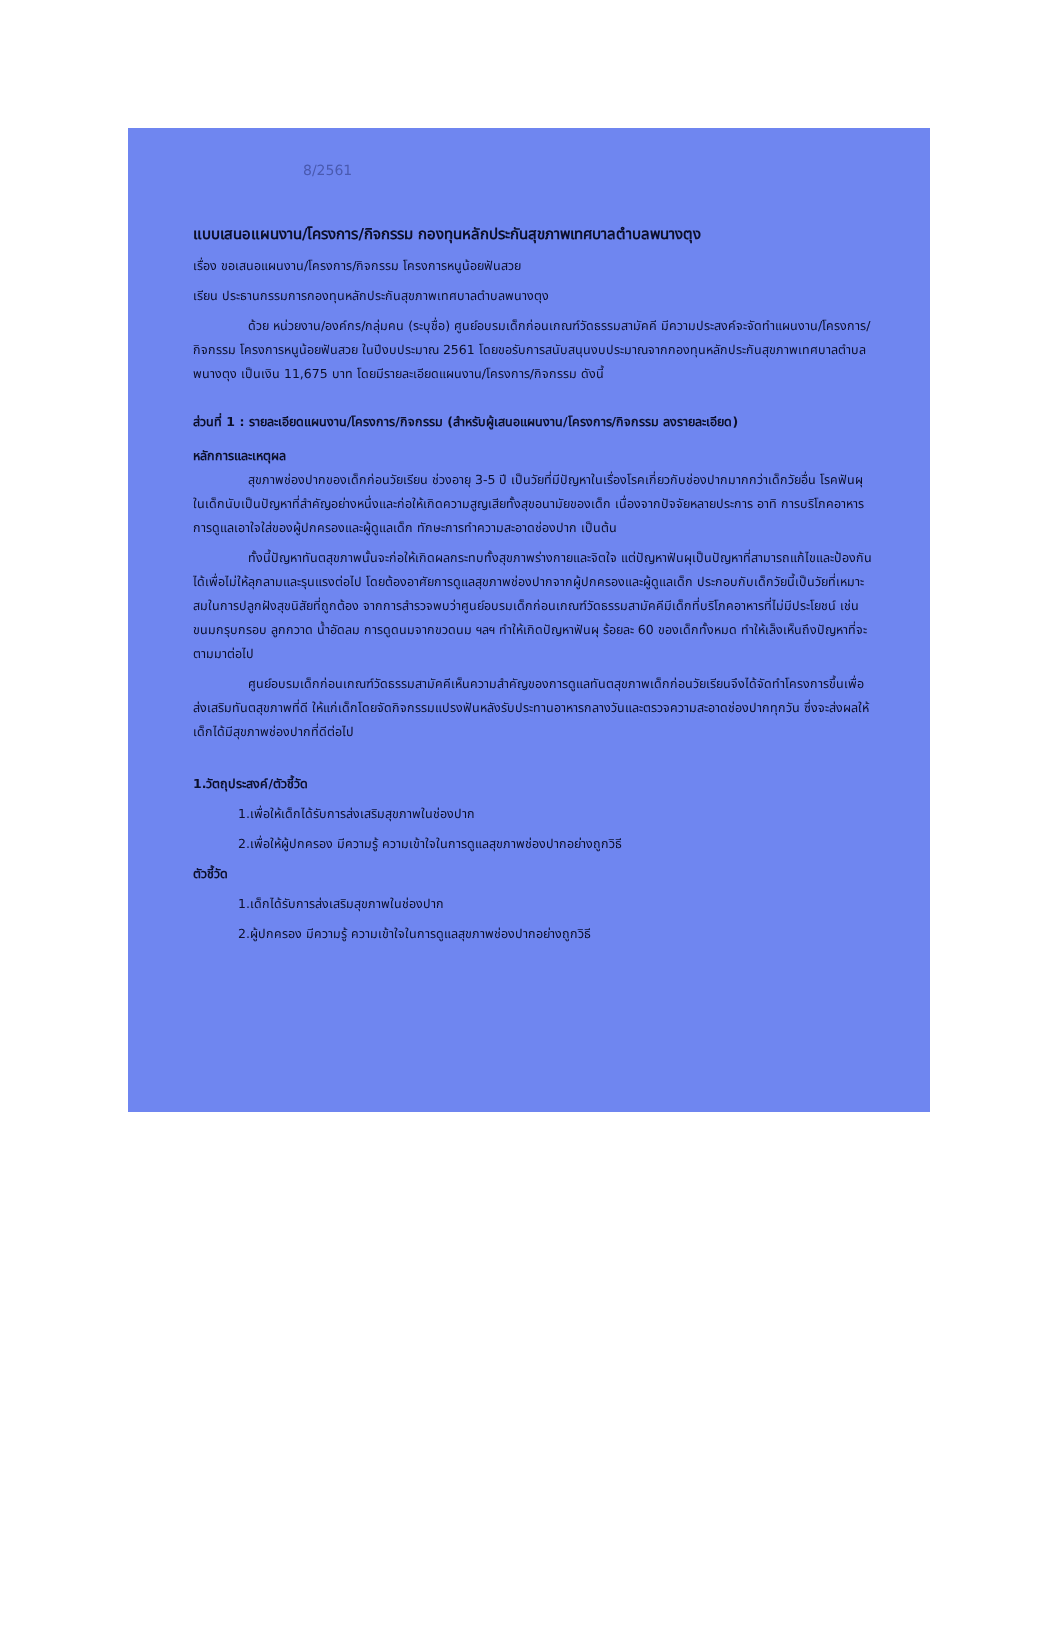8/2561
แบบเสนอแผนงาน/โครงการ/กิจกรรม กองทุนหลักประกันสุขภาพเทศบาลตำบลพนางตุง
เรื่อง ขอเสนอแผนงาน/โครงการ/กิจกรรม โครงการหนูน้อยฟันสวย
เรียน ประธานกรรมการกองทุนหลักประกันสุขภาพเทศบาลตำบลพนางตุง
ด้วย หน่วยงาน/องค์กร/กลุ่มคน (ระบุชื่อ) ศูนย์อบรมเด็กก่อนเกณฑ์วัดธรรมสามัคคี มีความประสงค์จะจัดทำแผนงาน/โครงการ/กิจกรรม โครงการหนูน้อยฟันสวย ในปีงบประมาณ 2561 โดยขอรับการสนับสนุนงบประมาณจากกองทุนหลักประกันสุขภาพเทศบาลตำบลพนางตุง เป็นเงิน 11,675 บาท โดยมีรายละเอียดแผนงาน/โครงการ/กิจกรรม ดังนี้
ส่วนที่ 1 : รายละเอียดแผนงาน/โครงการ/กิจกรรม (สำหรับผู้เสนอแผนงาน/โครงการ/กิจกรรม ลงรายละเอียด)
หลักการและเหตุผล
สุขภาพช่องปากของเด็กก่อนวัยเรียน ช่วงอายุ 3-5 ปี เป็นวัยที่มีปัญหาในเรื่องโรคเกี่ยวกับช่องปากมากกว่าเด็กวัยอื่น โรคฟันผุในเด็กนับเป็นปัญหาที่สำคัญอย่างหนึ่งและก่อให้เกิดความสูญเสียทั้งสุขอนามัยของเด็ก เนื่องจากปัจจัยหลายประการ อาทิ การบริโภคอาหาร การดูแลเอาใจใส่ของผู้ปกครองและผู้ดูแลเด็ก ทักษะการทำความสะอาดช่องปาก เป็นต้น
ทั้งนี้ปัญหาทันตสุขภาพนั้นจะก่อให้เกิดผลกระทบทั้งสุขภาพร่างกายและจิตใจ แต่ปัญหาฟันผุเป็นปัญหาที่สามารถแก้ไขและป้องกันได้เพื่อไม่ให้ลุกลามและรุนแรงต่อไป โดยต้องอาศัยการดูแลสุขภาพช่องปากจากผู้ปกครองและผู้ดูแลเด็ก ประกอบกับเด็กวัยนี้เป็นวัยที่เหมาะสมในการปลูกฝังสุขนิสัยที่ถูกต้อง จากการสำรวจพบว่าศูนย์อบรมเด็กก่อนเกณฑ์วัดธรรมสามัคคีมีเด็กที่บริโภคอาหารที่ไม่มีประโยชน์ เช่น ขนมกรุบกรอบ ลูกกวาด น้ำอัดลม การดูดนมจากขวดนม ฯลฯ ทำให้เกิดปัญหาฟันผุ ร้อยละ 60 ของเด็กทั้งหมด ทำให้เล็งเห็นถึงปัญหาที่จะตามมาต่อไป
ศูนย์อบรมเด็กก่อนเกณฑ์วัดธรรมสามัคคีเห็นความสำคัญของการดูแลทันตสุขภาพเด็กก่อนวัยเรียนจึงได้จัดทำโครงการขึ้นเพื่อส่งเสริมทันตสุขภาพที่ดี ให้แก่เด็กโดยจัดกิจกรรมแปรงฟันหลังรับประทานอาหารกลางวันและตรวจความสะอาดช่องปากทุกวัน ซึ่งจะส่งผลให้เด็กได้มีสุขภาพช่องปากที่ดีต่อไป
1.วัตถุประสงค์/ตัวชี้วัด
1.เพื่อให้เด็กได้รับการส่งเสริมสุขภาพในช่องปาก
2.เพื่อให้ผู้ปกครอง มีความรู้ ความเข้าใจในการดูแลสุขภาพช่องปากอย่างถูกวิธี
ตัวชี้วัด
1.เด็กได้รับการส่งเสริมสุขภาพในช่องปาก
2.ผู้ปกครอง มีความรู้ ความเข้าใจในการดูแลสุขภาพช่องปากอย่างถูกวิธี